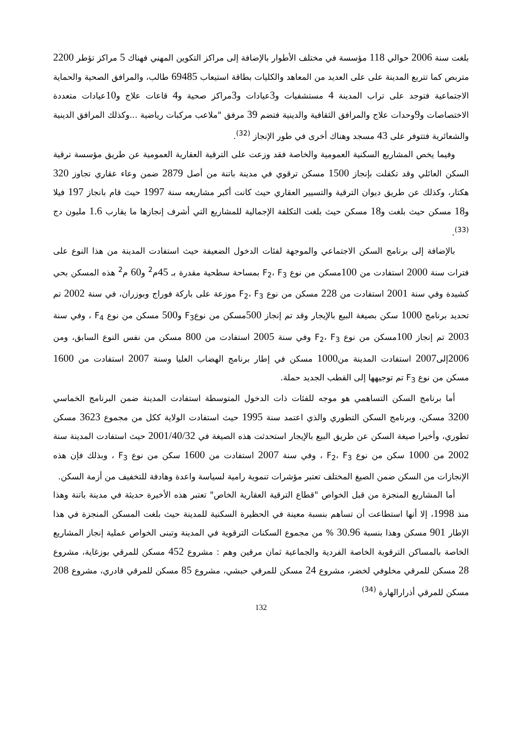بلغت سنة 2006 حوالي 118 مؤسسة في مختلف الأطوار بالإضافة إلى مراكز التكوين المهني فهناك 5 مراكز تؤطر 2200 متربص كما تتربع المدينة على على العديد من المعاهد والكليات بطاقة استيعاب 69485 طالب، والمرافق الصحية والحماية الاجتماعية فتوجد على تراب المدينة 4 مستشفيات و3عيادات و3مراكز صحية و4 قاعات علاج و10عيادات متعددة الاختصاصات و9وحدات علاج والمرافق الثقافية والدينية فتضم 39 مرفق "ملاعب مركبات رياضية ...وكذلك المرافق الدينية والشعائرية فتتوفر على 43 مسجد وهناك أخرى في طور الإنجاز <sup>(32)</sup>.
وفيما يخص المشاريع السكنية العمومية والخاصة فقد وزعت على الترقية العقارية العمومية عن طريق مؤسسة ترقية السكن العائلي وقد تكفلت بإنجاز 1500 مسكن ترقوي في مدينة باتنة من أصل 2879 ضمن وعاء عقاري تجاوز 320 هكتار، وكذلك عن طريق ديوان الترقية والتسيير العقاري حيث كانت أكبر مشاريعه سنة 1997 حيث قام بانجاز 197 فيلا و18 مسكن حيث بلغت و18 مسكن حيث بلغت التكلفة الإجمالية للمشاريع التي أشرف إنجازها ما يقارب 1.6 مليون دج <sup>(33)</sup>.
بالإضافة إلى برنامج السكن الاجتماعي والموجهة لفئات الدخول الضعيفة حيث استفادت المدينة من هذا النوع على فترات سنة 2000 استفادت من 100مسكن من نوع F<sub>2</sub>، F<sub>3</sub> بمساحة سطحية مقدرة بـ 45م<sup>2</sup> و60 م<sup>2</sup> هذه المسكن بحي كشيدة وفي سنة 2001 استفادت من 228 مسكن من نوع F<sub>2</sub>، F<sub>3</sub> موزعة على باركة فوراج وبوزران، في سنة 2002 تم تحديد برنامج 1000 سكن بصيغة البيع بالإيجار وقد تم إنجاز 500مسكن من نوعF<sub>3</sub> و500 مسكن من نوع F<sub>4</sub> ، وفي سنة 2003 تم إنجاز 100مسكن من نوع F<sub>2</sub>، F<sub>3</sub> وفي سنة 2005 استفادت من 800 مسكن من نفس النوع السابق، ومن 2006إلى2007 استفادت المدينة من1000 مسكن في إطار برنامج الهضاب العليا وسنة 2007 استفادت من 1600 مسكن من نوع F<sub>3</sub> تم توجيهها إلى القطب الجديد حملة.
أما برنامج السكن التساهمي هو موجه للفئات ذات الدخول المتوسطة استفادت المدينة ضمن البرنامج الخماسي 3200 مسكن، وبرنامج السكن التطوري والذي اعتمد سنة 1995 حيث استفادت الولاية ككل من مجموع 3623 مسكن تطوري، وأخيرا صيغة السكن عن طريق البيع بالإيجار استحدثت هذه الصيغة في 2001/40/32 حيث استفادت المدينة سنة 2002 من 1000 سكن من نوع F<sub>2</sub>، F<sub>3</sub> ، وفي سنة 2007 استفادت من 1600 سكن من نوع F<sub>3</sub> ، وبذلك فإن هذه الإنجازات من السكن ضمن الصيغ المختلف تعتبر مؤشرات تنموية رامية لسياسة واعدة وهادفة للتخفيف من أزمة السكن.
أما المشاريع المنجزة من قبل الخواص "قطاع الترقية العقارية الخاص" تعتبر هذه الأخيرة حديثة في مدينة باتنة وهذا منذ 1998، إلا أنها استطاعت أن تساهم بنسبة معينة في الحظيرة السكنية للمدينة حيث بلغت المسكن المنجزة في هذا الإطار 901 مسكن وهذا بنسبة 30.96 % من مجموع السكنات الترقوية في المدينة وتبنى الخواص عملية إنجاز المشاريع الخاصة بالمساكن الترقوية الخاصة الفردية والجماعية ثمان مرقين وهم : مشروع 452 مسكن للمرقي بوزغاية، مشروع 28 مسكن للمرقي مخلوفي لخضر، مشروع 24 مسكن للمرقي حبشي، مشروع 85 مسكن للمرقي قادري، مشروع 208 مسكن للمرقي أذرارالهارة <sup>(34)</sup>
132